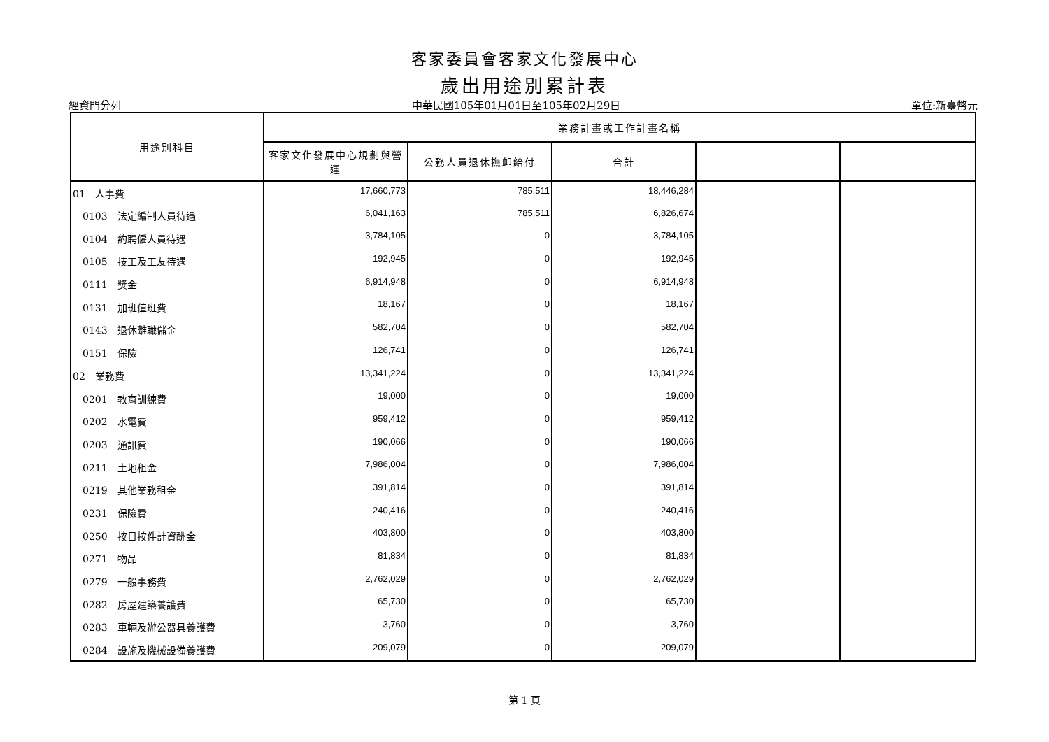客家委員會客家文化發展中心
歲出用途別累計表
經資門分列 中華民國105年01月01日至105年02月29日 單位:新臺幣元
| 用途別科目 | 業務計畫或工作計畫名稱 | | | | |
| --- | --- | --- | --- | --- | --- |
| | 客家文化發展中心規劃與營運 | 公務人員退休撫卹給付 | 合計 | | |
| 01 人事費 | 17,660,773 | 785,511 | 18,446,284 | | |
| 0103 法定編制人員待遇 | 6,041,163 | 785,511 | 6,826,674 | | |
| 0104 約聘僱人員待遇 | 3,784,105 | 0 | 3,784,105 | | |
| 0105 技工及工友待遇 | 192,945 | 0 | 192,945 | | |
| 0111 獎金 | 6,914,948 | 0 | 6,914,948 | | |
| 0131 加班值班費 | 18,167 | 0 | 18,167 | | |
| 0143 退休離職儲金 | 582,704 | 0 | 582,704 | | |
| 0151 保險 | 126,741 | 0 | 126,741 | | |
| 02 業務費 | 13,341,224 | 0 | 13,341,224 | | |
| 0201 教育訓練費 | 19,000 | 0 | 19,000 | | |
| 0202 水電費 | 959,412 | 0 | 959,412 | | |
| 0203 通訊費 | 190,066 | 0 | 190,066 | | |
| 0211 土地租金 | 7,986,004 | 0 | 7,986,004 | | |
| 0219 其他業務租金 | 391,814 | 0 | 391,814 | | |
| 0231 保險費 | 240,416 | 0 | 240,416 | | |
| 0250 按日按件計資酬金 | 403,800 | 0 | 403,800 | | |
| 0271 物品 | 81,834 | 0 | 81,834 | | |
| 0279 一般事務費 | 2,762,029 | 0 | 2,762,029 | | |
| 0282 房屋建築養護費 | 65,730 | 0 | 65,730 | | |
| 0283 車輛及辦公器具養護費 | 3,760 | 0 | 3,760 | | |
| 0284 設施及機械設備養護費 | 209,079 | 0 | 209,079 | | |
第 1 頁